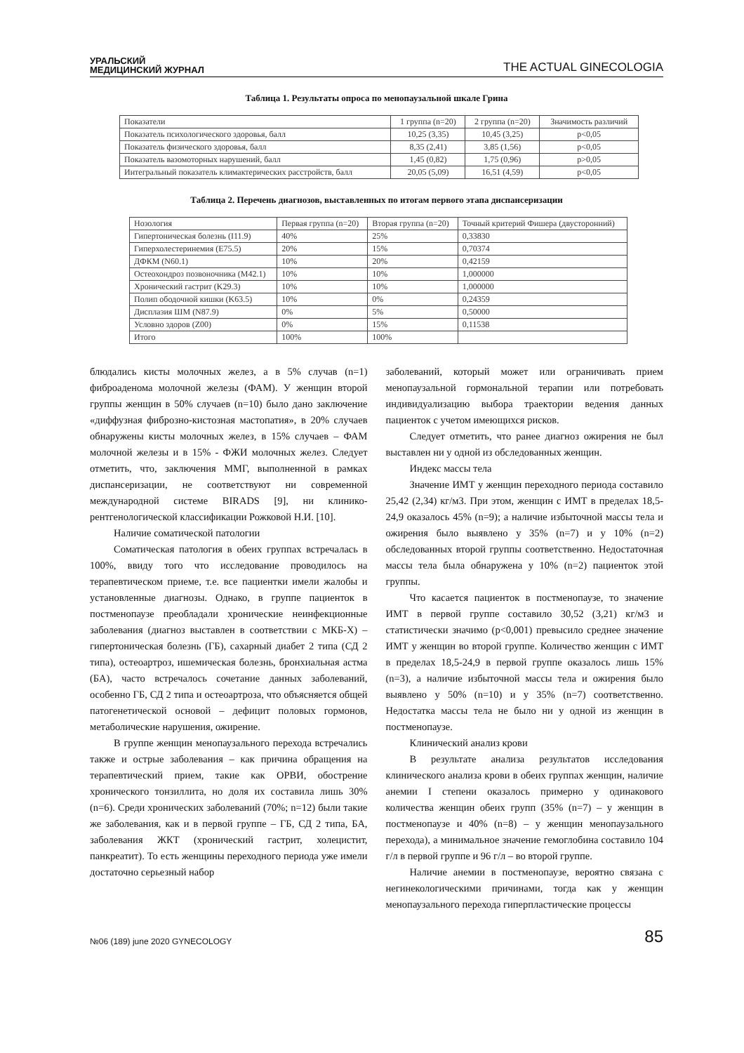УРАЛЬСКИЙ
МЕДИЦИНСКИЙ ЖУРНАЛ
THE ACTUAL GINECOLOGIA
Таблица 1. Результаты опроса по менопаузальной шкале Грина
| Показатели | 1 группа (n=20) | 2 группа (n=20) | Значимость различий |
| --- | --- | --- | --- |
| Показатель психологического здоровья, балл | 10,25 (3,35) | 10,45 (3,25) | p<0,05 |
| Показатель физического здоровья, балл | 8,35 (2,41) | 3,85 (1,56) | p<0,05 |
| Показатель вазомоторных нарушений, балл | 1,45 (0,82) | 1,75 (0,96) | p>0,05 |
| Интегральный показатель климактерических расстройств, балл | 20,05 (5,09) | 16,51 (4,59) | p<0,05 |
Таблица 2. Перечень диагнозов, выставленных по итогам первого этапа диспансеризации
| Нозология | Первая группа (n=20) | Вторая группа (n=20) | Точный критерий Фишера (двусторонний) |
| --- | --- | --- | --- |
| Гипертоническая болезнь (I11.9) | 40% | 25% | 0,33830 |
| Гиперхолестеринемия (E75.5) | 20% | 15% | 0,70374 |
| ДФКМ (N60.1) | 10% | 20% | 0,42159 |
| Остеохондроз позвоночника (M42.1) | 10% | 10% | 1,000000 |
| Хронический гастрит (K29.3) | 10% | 10% | 1,000000 |
| Полип ободочной кишки (K63.5) | 10% | 0% | 0,24359 |
| Дисплазия ШМ (N87.9) | 0% | 5% | 0,50000 |
| Условно здоров (Z00) | 0% | 15% | 0,11538 |
| Итого | 100% | 100% | |
блюдались кисты молочных желез, а в 5% случав (n=1) фиброаденома молочной железы (ФАМ). У женщин второй группы женщин в 50% случаев (n=10) было дано заключение «диффузная фиброзно-кистозная мастопатия», в 20% случаев обнаружены кисты молочных желез, в 15% случаев – ФАМ молочной железы и в 15% - ФЖИ молочных желез. Следует отметить, что, заключения ММГ, выполненной в рамках диспансеризации, не соответствуют ни современной международной системе BIRADS [9], ни клинико-рентгенологической классификации Рожковой Н.И. [10].
Наличие соматической патологии
Соматическая патология в обеих группах встречалась в 100%, ввиду того что исследование проводилось на терапевтическом приеме, т.е. все пациентки имели жалобы и установленные диагнозы. Однако, в группе пациенток в постменопаузе преобладали хронические неинфекционные заболевания (диагноз выставлен в соответствии с МКБ-X) – гипертоническая болезнь (ГБ), сахарный диабет 2 типа (СД 2 типа), остеоартроз, ишемическая болезнь, бронхиальная астма (БА), часто встречалось сочетание данных заболеваний, особенно ГБ, СД 2 типа и остеоартроза, что объясняется общей патогенетической основой – дефицит половых гормонов, метаболические нарушения, ожирение.
В группе женщин менопаузального перехода встречались также и острые заболевания – как причина обращения на терапевтический прием, такие как ОРВИ, обострение хронического тонзиллита, но доля их составила лишь 30% (n=6). Среди хронических заболеваний (70%; n=12) были такие же заболевания, как и в первой группе – ГБ, СД 2 типа, БА, заболевания ЖКТ (хронический гастрит, холецистит, панкреатит). То есть женщины переходного периода уже имели достаточно серьезный набор
заболеваний, который может или ограничивать прием менопаузальной гормональной терапии или потребовать индивидуализацию выбора траектории ведения данных пациенток с учетом имеющихся рисков.
Следует отметить, что ранее диагноз ожирения не был выставлен ни у одной из обследованных женщин.
Индекс массы тела
Значение ИМТ у женщин переходного периода составило 25,42 (2,34) кг/м3. При этом, женщин с ИМТ в пределах 18,5-24,9 оказалось 45% (n=9); а наличие избыточной массы тела и ожирения было выявлено у 35% (n=7) и у 10% (n=2) обследованных второй группы соответственно. Недостаточная массы тела была обнаружена у 10% (n=2) пациенток этой группы.
Что касается пациенток в постменопаузе, то значение ИМТ в первой группе составило 30,52 (3,21) кг/м3 и статистически значимо (p<0,001) превысило среднее значение ИМТ у женщин во второй группе. Количество женщин с ИМТ в пределах 18,5-24,9 в первой группе оказалось лишь 15% (n=3), а наличие избыточной массы тела и ожирения было выявлено у 50% (n=10) и у 35% (n=7) соответственно. Недостатка массы тела не было ни у одной из женщин в постменопаузе.
Клинический анализ крови
В результате анализа результатов исследования клинического анализа крови в обеих группах женщин, наличие анемии I степени оказалось примерно у одинакового количества женщин обеих групп (35% (n=7) – у женщин в постменопаузе и 40% (n=8) – у женщин менопаузального перехода), а минимальное значение гемоглобина составило 104 г/л в первой группе и 96 г/л – во второй группе.
Наличие анемии в постменопаузе, вероятно связана с негинекологическими причинами, тогда как у женщин менопаузального перехода гиперпластические процессы
№06 (189) june 2020 GYNECOLOGY
85